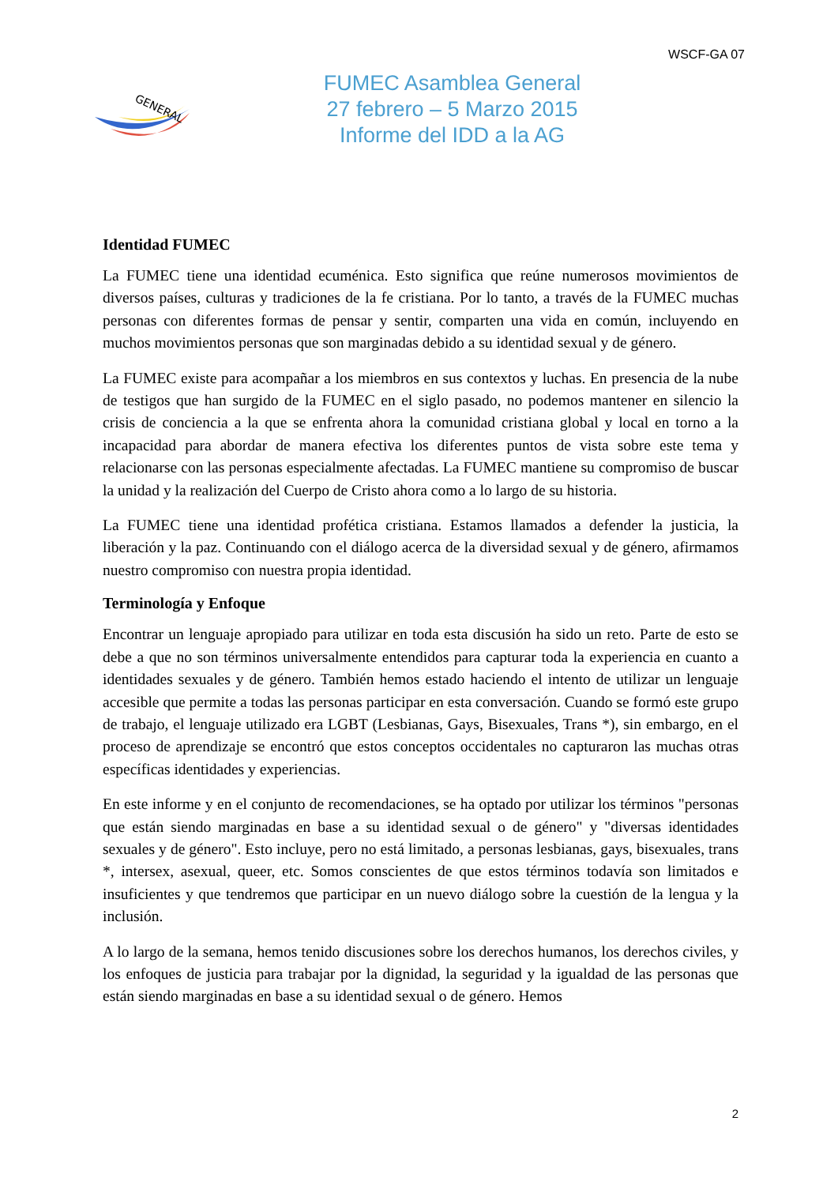WSCF-GA 07
GENERAL
FUMEC Asamblea General
27 febrero – 5 Marzo 2015
Informe del IDD a la AG
Identidad FUMEC
La FUMEC tiene una identidad ecuménica. Esto significa que reúne numerosos movimientos de diversos países, culturas y tradiciones de la fe cristiana. Por lo tanto, a través de la FUMEC muchas personas con diferentes formas de pensar y sentir, comparten una vida en común, incluyendo en muchos movimientos personas que son marginadas debido a su identidad sexual y de género.
La FUMEC existe para acompañar a los miembros en sus contextos y luchas. En presencia de la nube de testigos que han surgido de la FUMEC en el siglo pasado, no podemos mantener en silencio la crisis de conciencia a la que se enfrenta ahora la comunidad cristiana global y local en torno a la incapacidad para abordar de manera efectiva los diferentes puntos de vista sobre este tema y relacionarse con las personas especialmente afectadas. La FUMEC mantiene su compromiso de buscar la unidad y la realización del Cuerpo de Cristo ahora como a lo largo de su historia.
La FUMEC tiene una identidad profética cristiana. Estamos llamados a defender la justicia, la liberación y la paz. Continuando con el diálogo acerca de la diversidad sexual y de género, afirmamos nuestro compromiso con nuestra propia identidad.
Terminología y Enfoque
Encontrar un lenguaje apropiado para utilizar en toda esta discusión ha sido un reto. Parte de esto se debe a que no son términos universalmente entendidos para capturar toda la experiencia en cuanto a identidades sexuales y de género. También hemos estado haciendo el intento de utilizar un lenguaje accesible que permite a todas las personas participar en esta conversación. Cuando se formó este grupo de trabajo, el lenguaje utilizado era LGBT (Lesbianas, Gays, Bisexuales, Trans *), sin embargo, en el proceso de aprendizaje se encontró que estos conceptos occidentales no capturaron las muchas otras específicas identidades y experiencias.
En este informe y en el conjunto de recomendaciones, se ha optado por utilizar los términos "personas que están siendo marginadas en base a su identidad sexual o de género" y "diversas identidades sexuales y de género". Esto incluye, pero no está limitado, a personas lesbianas, gays, bisexuales, trans *, intersex, asexual, queer, etc. Somos conscientes de que estos términos todavía son limitados e insuficientes y que tendremos que participar en un nuevo diálogo sobre la cuestión de la lengua y la inclusión.
A lo largo de la semana, hemos tenido discusiones sobre los derechos humanos, los derechos civiles, y los enfoques de justicia para trabajar por la dignidad, la seguridad y la igualdad de las personas que están siendo marginadas en base a su identidad sexual o de género. Hemos
2